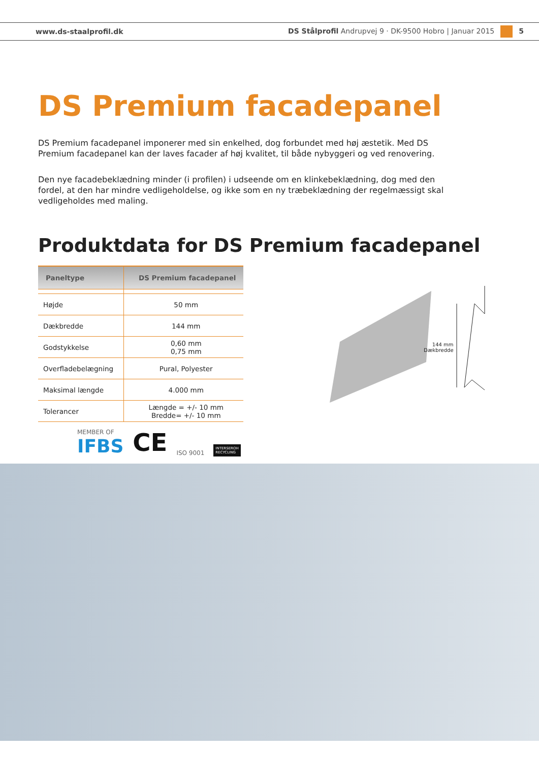www.ds-staalprofil.dk DS Stålprofil Andrupvej 9 · DK-9500 Hobro | Januar 2015 5
DS Premium facadepanel
DS Premium facadepanel imponerer med sin enkelhed, dog forbundet med høj æstetik. Med DS Premium facadepanel kan der laves facader af høj kvalitet, til både nybyggeri og ved renovering.
Den nye facadebeklædning minder (i profilen) i udseende om en klinkebeklædning, dog med den fordel, at den har mindre vedligeholdelse, og ikke som en ny træbeklædning der regelmæssigt skal vedligeholdes med maling.
Produktdata for DS Premium facadepanel
| Paneltype | DS Premium facadepanel |
| --- | --- |
| Højde | 50 mm |
| Dækbredde | 144 mm |
| Godstykkelse | 0,60 mm 0,75 mm |
| Overfladebelægning | Pural, Polyester |
| Maksimal længde | 4.000 mm |
| Tolerancer | Længde = +/- 10 mm Bredde= +/- 10 mm |
MEMBER OF
IFBS
CE ISO 9001 INTERSEROH
RECYCLING
144 mm
Dækbredde